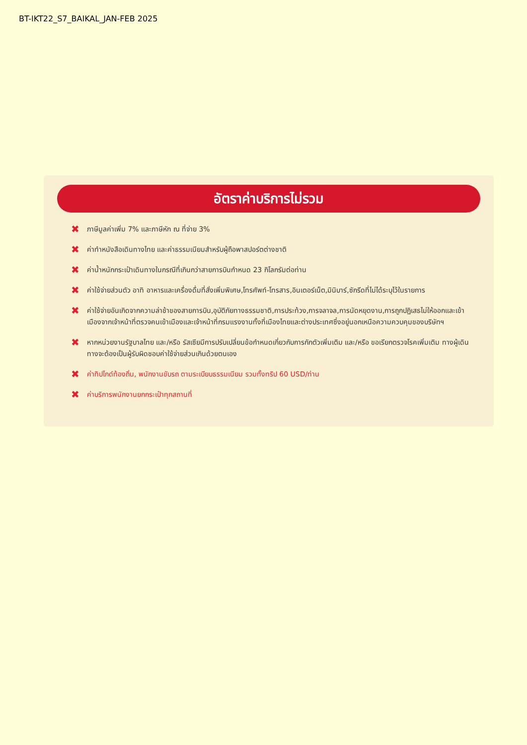BT-IKT22_S7_BAIKAL_JAN-FEB 2025
อัตราค่าบริการไม่รวม
✖ ภาษีมูลค่าเพิ่ม 7% และภาษีหัก ณ ที่จ่าย 3%
✖ ค่าทำหนังสือเดินทางไทย และค่าธรรมเนียมสำหรับผู้ถือพาสปอร์ตต่างชาติ
✖ ค่าน้ำหนักกระเป๋าเดินทางในกรณีที่เกินกว่าสายการบินกำหนด 23 กิโลกรัมต่อท่าน
✖ ค่าใช้จ่ายส่วนตัว อาทิ อาหารและเครื่องดื่มที่สั่งเพิ่มพิเศษ,โทรศัพท์-โทรสาร,อินเตอร์เน็ต,มินิบาร์,ซักรีดที่ไม่ได้ระบุไว้ในรายการ
✖ ค่าใช้จ่ายอันเกิดจากความล่าช้าของสายการบิน,อุบัติภัยทางธรรมชาติ,การประท้วง,การจลาจล,การนัดหยุดงาน,การถูกปฏิเสธไม่ให้ออกและเข้าเมืองจากเจ้าหน้าที่ตรวจคนเข้าเมืองและเจ้าหน้าที่กรมแรงงานทั้งที่เมืองไทยและต่างประเทศซึ่งอยู่นอกเหนือความควบคุมของบริษัทฯ
✖ หากหน่วยงานรัฐบาลไทย และ/หรือ รัสเซียมีการปรับเปลี่ยนข้อกำหนดเกี่ยวกับการกักตัวเพิ่มเติม และ/หรือ ขอเรียกตรวจโรคเพิ่มเติม ทางผู้เดินทางจะต้องเป็นผู้รับผิดชอบค่าใช้จ่ายส่วนเกินด้วยตนเอง
✖ ค่าทิปไกด์ท้องถิ่น, พนักงานขับรถ ตามระเบียบธรรมเนียม รวมทั้งทริป 60 USD/ท่าน
✖ ค่าบริการพนักงานยกกระเป๋าทุกสถานที่